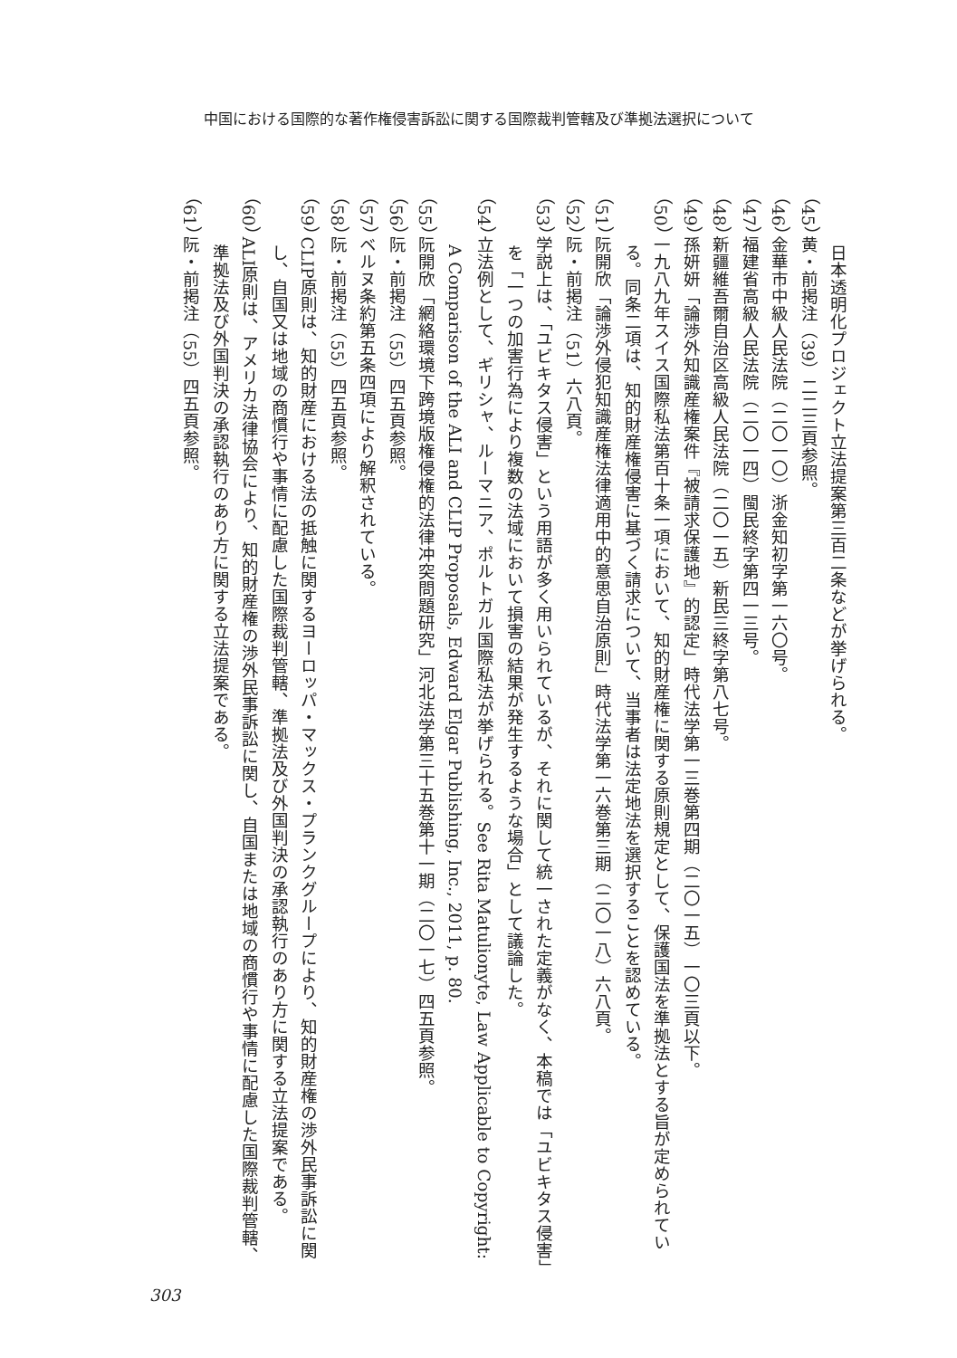中国における国際的な著作権侵害訴訟に関する国際裁判管轄及び準拠法選択について
日本透明化プロジェクト立法提案第三百二条などが挙げられる。
（45） 黄・前掲注（39）二二三頁参照。
（46） 金華市中級人民法院（二〇一〇）浙金知初字第一六〇号。
（47） 福建省高級人民法院（二〇一四）閩民終字第四一三号。
（48） 新疆維吾爾自治区高級人民法院（二〇一五）新民三終字第八七号。
（49） 孫妍妍「論渉外知識産権案件『被請求保護地』的認定」時代法学第一三巻第四期（二〇一五）一〇三頁以下。
（50） 一九八九年スイス国際私法第百十条一項において、知的財産権に関する原則規定として、保護国法を準拠法とする旨が定められている。同条二項は、知的財産権侵害に基づく請求について、当事者は法定地法を選択することを認めている。
（51） 阮開欣「論渉外侵犯知識産権法律適用中的意思自治原則」時代法学第一六巻第三期（二〇一八）六八頁。
（52） 阮・前掲注（51）六八頁。
（53） 学説上は、「ユビキタス侵害」という用語が多く用いられているが、それに関して統一された定義がなく、本稿では「ユビキタス侵害」を「一つの加害行為により複数の法域において損害の結果が発生するような場合」として議論した。
（54） 立法例として、ギリシャ、ルーマニア、ポルトガル国際私法が挙げられる。See Rita Matulionyte, Law Applicable to Copyright: A Comparison of the ALI and CLIP Proposals, Edward Elgar Publishing, Inc., 2011, p. 80.
（55） 阮開欣「網絡環境下跨境版権侵権的法律冲突問題研究」河北法学第三十五巻第十一期（二〇一七）四五頁参照。
（56） 阮・前掲注（55）四五頁参照。
（57） ベルヌ条約第五条四項により解釈されている。
（58） 阮・前掲注（55）四五頁参照。
（59） CLIP原則は、知的財産における法の抵触に関するヨーロッパ・マックス・プランクグループにより、知的財産権の渉外民事訴訟に関し、自国又は地域の商慣行や事情に配慮した国際裁判管轄、準拠法及び外国判決の承認執行のあり方に関する立法提案である。
（60） ALI原則は、アメリカ法律協会により、知的財産権の渉外民事訴訟に関し、自国または地域の商慣行や事情に配慮した国際裁判管轄、準拠法及び外国判決の承認執行のあり方に関する立法提案である。
（61） 阮・前掲注（55）四五頁参照。
303